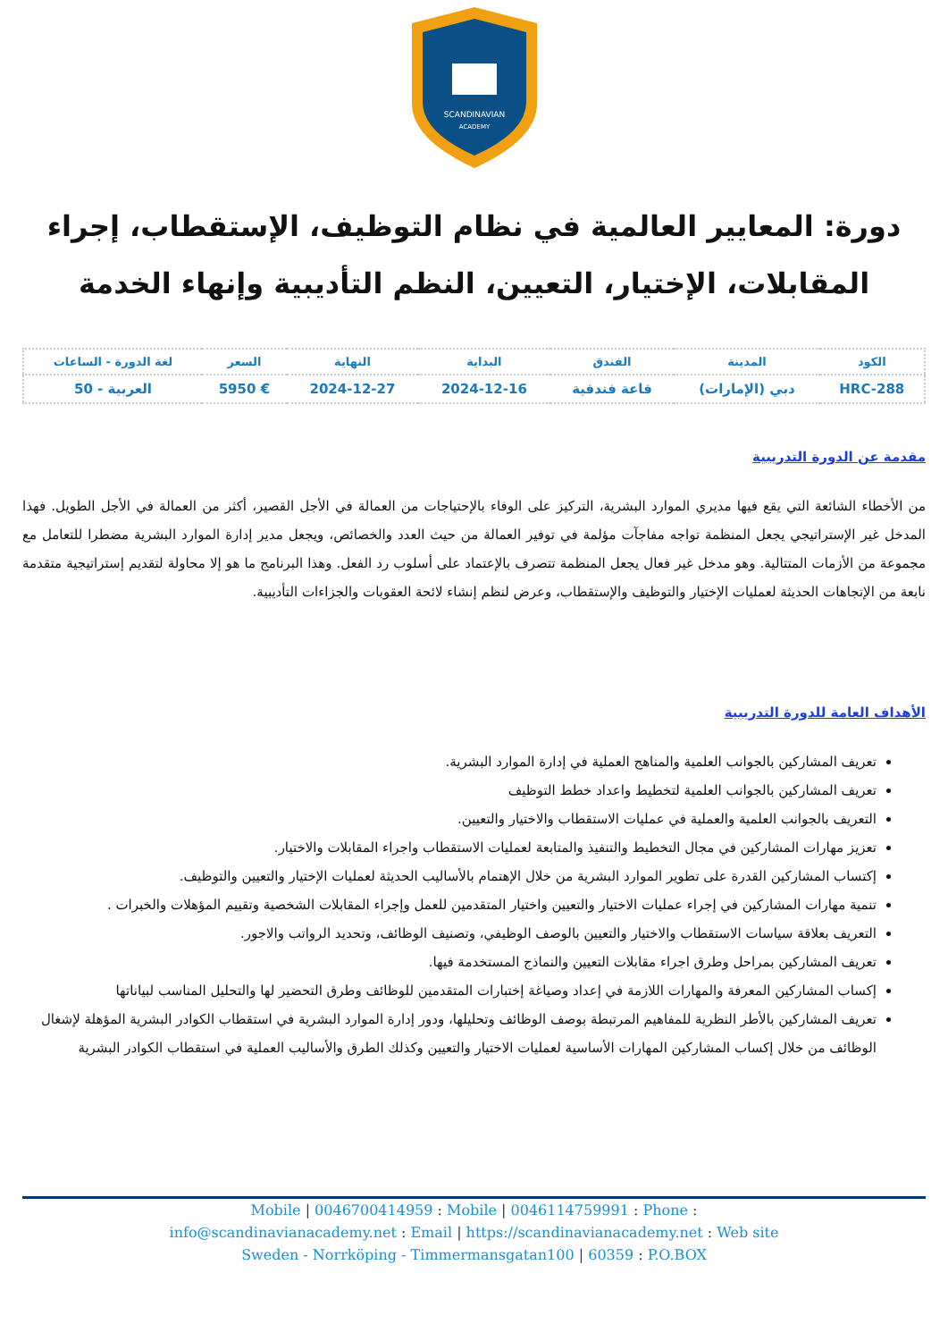SCANDINAVIAN
ACADEMY
دورة: المعايير العالمية في نظام التوظيف، الإستقطاب، إجراء المقابلات، الإختيار، التعيين، النظم التأديبية وإنهاء الخدمة
| الكود | المدينة | الفندق | البداية | النهاية | السعر | لغة الدورة - الساعات |
| --- | --- | --- | --- | --- | --- | --- |
| HRC-288 | دبي (الإمارات) | قاعة فندقية | 2024-12-16 | 2024-12-27 | € 5950 | العربية - 50 |
مقدمة عن الدورة التدريبية
من الأخطاء الشائعة التي يقع فيها مديري الموارد البشرية، التركيز على الوفاء بالإحتياجات من العمالة في الأجل القصير، أكثر من العمالة في الأجل الطويل. فهذا المدخل غير الإستراتيجي يجعل المنظمة تواجه مفاجآت مؤلمة في توفير العمالة من حيث العدد والخصائص، ويجعل مدير إدارة الموارد البشرية مضطرا للتعامل مع مجموعة من الأزمات المتتالية. وهو مدخل غير فعال يجعل المنظمة تتصرف بالإعتماد على أسلوب رد الفعل. وهذا البرنامج ما هو إلا محاولة لتقديم إستراتيجية متقدمة نابعة من الإتجاهات الحديثة لعمليات الإختيار والتوظيف والإستقطاب، وعرض لنظم إنشاء لائحة العقوبات والجزاءات التأديبية.
الأهداف العامة للدورة التدريبية
تعريف المشاركين بالجوانب العلمية والمناهج العملية في إدارة الموارد البشرية.
تعريف المشاركين بالجوانب العلمية لتخطيط واعداد خطط التوظيف
التعريف بالجوانب العلمية والعملية في عمليات الاستقطاب والاختيار والتعيين.
تعزيز مهارات المشاركين في مجال التخطيط والتنفيذ والمتابعة لعمليات الاستقطاب واجراء المقابلات والاختيار.
إكتساب المشاركين القدرة على تطوير الموارد البشرية من خلال الإهتمام بالأساليب الحديثة لعمليات الإختيار والتعيين والتوظيف.
تنمية مهارات المشاركين في إجراء عمليات الاختيار والتعيين واختيار المتقدمين للعمل وإجراء المقابلات الشخصية وتقييم المؤهلات والخبرات .
التعريف بعلاقة سياسات الاستقطاب والاختيار والتعيين بالوصف الوظيفي، وتصنيف الوظائف، وتحديد الرواتب والاجور.
تعريف المشاركين بمراحل وطرق اجراء مقابلات التعيين والنماذج المستخدمة فيها.
إكساب المشاركين المعرفة والمهارات اللازمة في إعداد وصياغة إختبارات المتقدمين للوظائف وطرق التحضير لها والتحليل المناسب لبياناتها
تعريف المشاركين بالأطر النظرية للمفاهيم المرتبطة بوصف الوظائف وتحليلها، ودور إدارة الموارد البشرية في استقطاب الكوادر البشرية المؤهلة لإشغال الوظائف من خلال إكساب المشاركين المهارات الأساسية لعمليات الاختيار والتعيين وكذلك الطرق والأساليب العملية في استقطاب الكوادر البشرية
Mobile | 0046700414959 : Mobile | 0046114759991 : Phone :
info@scandinavianacademy.net : Email | https://scandinavianacademy.net : Web site
Sweden - Norrköping - Timmermansgatan100 | 60359 : P.O.BOX